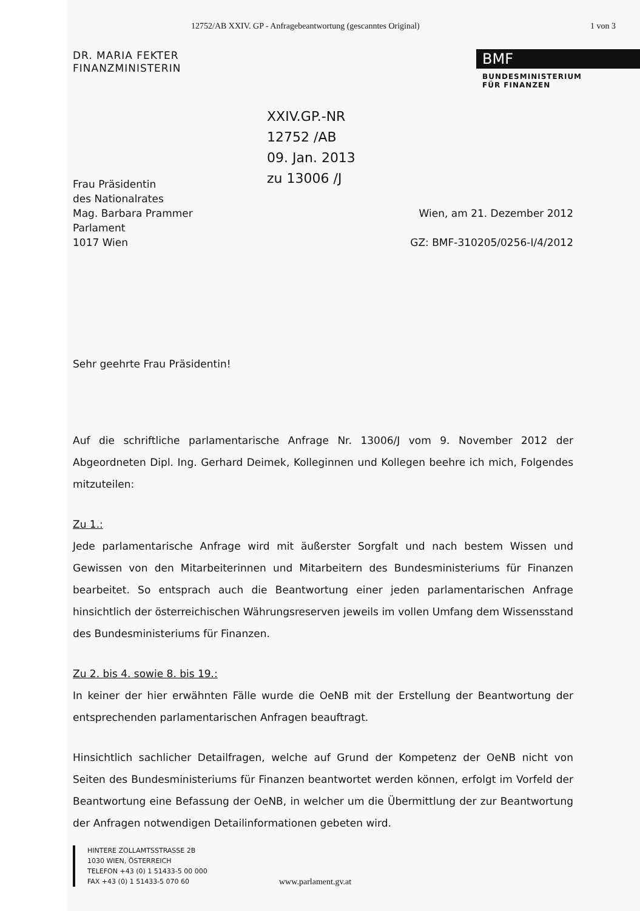12752/AB XXIV. GP - Anfragebeantwortung (gescanntes Original) 1 von 3
DR. MARIA FEKTER
FINANZMINISTERIN
BMF
BUNDESMINISTERIUM
FÜR FINANZEN
XXIV.GP.-NR
12752 /AB
09. Jan. 2013
zu 13006 /J
Frau Präsidentin
des Nationalrates
Mag. Barbara Prammer
Parlament
1017 Wien
Wien, am 21. Dezember 2012
GZ: BMF-310205/0256-I/4/2012
Sehr geehrte Frau Präsidentin!
Auf die schriftliche parlamentarische Anfrage Nr. 13006/J vom 9. November 2012 der Abgeordneten Dipl. Ing. Gerhard Deimek, Kolleginnen und Kollegen beehre ich mich, Folgendes mitzuteilen:
Zu 1.:
Jede parlamentarische Anfrage wird mit äußerster Sorgfalt und nach bestem Wissen und Gewissen von den Mitarbeiterinnen und Mitarbeitern des Bundesministeriums für Finanzen bearbeitet. So entsprach auch die Beantwortung einer jeden parlamentarischen Anfrage hinsichtlich der österreichischen Währungsreserven jeweils im vollen Umfang dem Wissensstand des Bundesministeriums für Finanzen.
Zu 2. bis 4. sowie 8. bis 19.:
In keiner der hier erwähnten Fälle wurde die OeNB mit der Erstellung der Beantwortung der entsprechenden parlamentarischen Anfragen beauftragt.
Hinsichtlich sachlicher Detailfragen, welche auf Grund der Kompetenz der OeNB nicht von Seiten des Bundesministeriums für Finanzen beantwortet werden können, erfolgt im Vorfeld der Beantwortung eine Befassung der OeNB, in welcher um die Übermittlung der zur Beantwortung der Anfragen notwendigen Detailinformationen gebeten wird.
HINTERE ZOLLAMTSSTRASSE 2B
1030 WIEN, ÖSTERREICH
TELEFON +43 (0) 1 51433-5 00 000
FAX +43 (0) 1 51433-5 070 60
www.parlament.gv.at